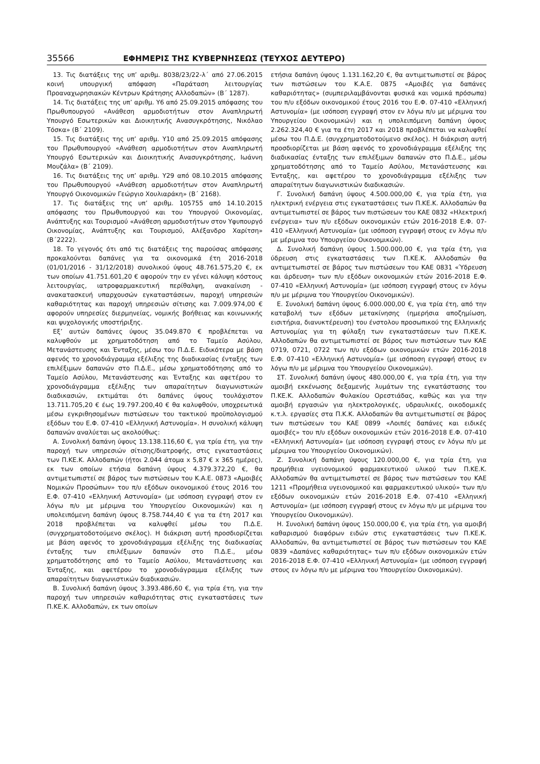35566 ΕΦΗΜΕΡΙΣ ΤΗΣ ΚΥΒΕΡΝΗΣΕΩΣ (ΤΕΥΧΟΣ ΔΕΥΤΕΡΟ)
13. Τις διατάξεις της υπ’ αριθμ. 8038/23/22-λ΄ από 27.06.2015 κοινή υπουργική απόφαση «Παράταση λειτουργίας Προαναχωρησιακών Κέντρων Κράτησης Αλλοδαπών» (Β΄ 1287).
14. Τις διατάξεις της υπ’ αριθμ. Υ6 από 25.09.2015 απόφασης του Πρωθυπουργού «Ανάθεση αρμοδιοτήτων στον Αναπληρωτή Υπουργό Εσωτερικών και Διοικητικής Ανασυγκρότησης, Νικόλαο Τόσκα» (Β΄ 2109).
15. Τις διατάξεις της υπ’ αριθμ. Υ10 από 25.09.2015 απόφασης του Πρωθυπουργού «Ανάθεση αρμοδιοτήτων στον Αναπληρωτή Υπουργό Εσωτερικών και Διοικητικής Ανασυγκρότησης, Ιωάννη Μουζάλα» (Β΄ 2109).
16. Τις διατάξεις της υπ’ αριθμ. Υ29 από 08.10.2015 απόφασης του Πρωθυπουργού «Ανάθεση αρμοδιοτήτων στον Αναπληρωτή Υπουργό Οικονομικών Γεώργιο Χουλιαράκη» (Β΄ 2168).
17. Τις διατάξεις της υπ’ αριθμ. 105755 από 14.10.2015 απόφασης του Πρωθυπουργού και του Υπουργού Οικονομίας, Ανάπτυξης και Τουρισμού «Ανάθεση αρμοδιοτήτων στον Υφυπουργό Οικονομίας, Ανάπτυξης και Τουρισμού, Αλέξανδρο Χαρίτση» (Β΄2222).
18. Το γεγονός ότι από τις διατάξεις της παρούσας απόφασης προκαλούνται δαπάνες για τα οικονομικά έτη 2016-2018 (01/01/2016 - 31/12/2018) συνολικού ύψους 48.761.575,20 €, εκ των οποίων 41.751.601,20 € αφορούν την εν γένει κάλυψη κόστους λειτουργίας, ιατροφαρμακευτική περίθαλψη, ανακαίνιση - ανακατασκευή υπαρχουσών εγκαταστάσεων, παροχή υπηρεσιών καθαριότητας και παροχή υπηρεσιών σίτισης και 7.009.974,00 € αφορούν υπηρεσίες διερμηνείας, νομικής βοήθειας και κοινωνικής και ψυχολογικής υποστήριξης.
Εξ’ αυτών δαπάνες ύψους 35.049.870 € προβλέπεται να καλυφθούν με χρηματοδότηση από το Ταμείο Ασύλου, Μετανάστευσης και Ένταξης, μέσω του Π.Δ.Ε. Ειδικότερα με βάση αφενός το χρονοδιάγραμμα εξέλιξης της διαδικασίας ένταξης των επιλέξιμων δαπανών στο Π.Δ.Ε., μέσω χρηματοδότησης από το Ταμείο Ασύλου, Μετανάστευσης και Ένταξης και αφετέρου το χρονοδιάγραμμα εξέλιξης των απαραίτητων διαγωνιστικών διαδικασιών, εκτιμάται ότι δαπάνες ύψους τουλάχιστον 13.711.705,20 € έως 19.797.200,40 € θα καλυφθούν, υποχρεωτικά μέσω εγκριθησομένων πιστώσεων του τακτικού προϋπολογισμού εξόδων του Ε.Φ. 07-410 «Ελληνική Αστυνομία». Η συνολική κάλυψη δαπανών αναλύεται ως ακολούθως:
Α. Συνολική δαπάνη ύψους 13.138.116,60 €, για τρία έτη, για την παροχή των υπηρεσιών σίτισης/διατροφής, στις εγκαταστάσεις των Π.ΚΕ.Κ. Αλλοδαπών (ήτοι 2.044 άτομα x 5,87 € x 365 ημέρες), εκ των οποίων ετήσια δαπάνη ύψους 4.379.372,20 €, θα αντιμετωπιστεί σε βάρος των πιστώσεων του Κ.Α.Ε. 0873 «Αμοιβές Νομικών Προσώπων» του π/υ εξόδων οικονομικού έτους 2016 του Ε.Φ. 07-410 «Ελληνική Αστυνομία» (με ισόποση εγγραφή στον εν λόγω π/υ με μέριμνα του Υπουργείου Οικονομικών) και η υπολειπόμενη δαπάνη ύψους 8.758.744,40 € για τα έτη 2017 και 2018 προβλέπεται να καλυφθεί μέσω του Π.Δ.Ε. (συγχρηματοδοτούμενο σκέλος). Η διάκριση αυτή προσδιορίζεται με βάση αφενός το χρονοδιάγραμμα εξέλιξης της διαδικασίας ένταξης των επιλέξιμων δαπανών στο Π.Δ.Ε., μέσω χρηματοδότησης από το Ταμείο Ασύλου, Μετανάστευσης και Ένταξης, και αφετέρου το χρονοδιάγραμμα εξέλιξης των απαραίτητων διαγωνιστικών διαδικασιών.
Β. Συνολική δαπάνη ύψους 3.393.486,60 €, για τρία έτη, για την παροχή των υπηρεσιών καθαριότητας στις εγκαταστάσεις των Π.ΚΕ.Κ. Αλλοδαπών, εκ των οποίων
ετήσια δαπάνη ύψους 1.131.162,20 €, θα αντιμετωπιστεί σε βάρος των πιστώσεων του Κ.Α.Ε. 0875 «Αμοιβές για δαπάνες καθαριότητας» (συμπεριλαμβάνονται φυσικά και νομικά πρόσωπα) του π/υ εξόδων οικονομικού έτους 2016 του Ε.Φ. 07-410 «Ελληνική Αστυνομία» (με ισόποση εγγραφή στον εν λόγω π/υ με μέριμνα του Υπουργείου Οικονομικών) και η υπολειπόμενη δαπάνη ύψους 2.262.324,40 € για τα έτη 2017 και 2018 προβλέπεται να καλυφθεί μέσω του Π.Δ.Ε. (συγχρηματοδοτούμενο σκέλος). Η διάκριση αυτή προσδιορίζεται με βάση αφενός το χρονοδιάγραμμα εξέλιξης της διαδικασίας ένταξης των επιλέξιμων δαπανών στο Π.Δ.Ε., μέσω χρηματοδότησης από το Ταμείο Ασύλου, Μετανάστευσης και Ένταξης, και αφετέρου το χρονοδιάγραμμα εξέλιξης των απαραίτητων διαγωνιστικών διαδικασιών.
Γ. Συνολική δαπάνη ύψους 4.500.000,00 €, για τρία έτη, για ηλεκτρική ενέργεια στις εγκαταστάσεις των Π.ΚΕ.Κ. Αλλοδαπών θα αντιμετωπιστεί σε βάρος των πιστώσεων του ΚΑΕ 0832 «Ηλεκτρική ενέργεια» των π/υ εξόδων οικονομικών ετών 2016-2018 Ε.Φ. 07-410 «Ελληνική Αστυνομία» (με ισόποση εγγραφή στους εν λόγω π/υ με μέριμνα του Υπουργείου Οικονομικών).
Δ. Συνολική δαπάνη ύψους 1.500.000,00 €, για τρία έτη, για ύδρευση στις εγκαταστάσεις των Π.ΚΕ.Κ. Αλλοδαπών θα αντιμετωπιστεί σε βάρος των πιστώσεων του ΚΑΕ 0831 «Ύδρευση και άρδευση» των π/υ εξόδων οικονομικών ετών 2016-2018 Ε.Φ. 07-410 «Ελληνική Αστυνομία» (με ισόποση εγγραφή στους εν λόγω π/υ με μέριμνα του Υπουργείου Οικονομικών).
Ε. Συνολική δαπάνη ύψους 6.000.000,00 €, για τρία έτη, από την καταβολή των εξόδων μετακίνησης (ημερήσια αποζημίωση, εισιτήρια, διανυκτέρευση) του ένστολου προσωπικού της Ελληνικής Αστυνομίας για τη φύλαξη των εγκαταστάσεων των Π.ΚΕ.Κ. Αλλοδαπών θα αντιμετωπιστεί σε βάρος των πιστώσεων των ΚΑΕ 0719, 0721, 0722 των π/υ εξόδων οικονομικών ετών 2016-2018 Ε.Φ. 07-410 «Ελληνική Αστυνομία» (με ισόποση εγγραφή στους εν λόγω π/υ με μέριμνα του Υπουργείου Οικονομικών).
ΣΤ. Συνολική δαπάνη ύψους 480.000,00 €, για τρία έτη, για την αμοιβή εκκένωσης δεξαμενής λυμάτων της εγκατάστασης του Π.ΚΕ.Κ. Αλλοδαπών Φυλακίου Ορεστιάδας, καθώς και για την αμοιβή εργασιών για ηλεκτρολογικές, υδραυλικές, οικοδομικές κ.τ.λ. εργασίες στα Π.Κ.Κ. Αλλοδαπών θα αντιμετωπιστεί σε βάρος των πιστώσεων του ΚΑΕ 0899 «Λοιπές δαπάνες και ειδικές αμοιβές» του π/υ εξόδων οικονομικών ετών 2016-2018 Ε.Φ. 07-410 «Ελληνική Αστυνομία» (με ισόποση εγγραφή στους εν λόγω π/υ με μέριμνα του Υπουργείου Οικονομικών).
Ζ. Συνολική δαπάνη ύψους 120.000,00 €, για τρία έτη, για προμήθεια υγειονομικού φαρμακευτικού υλικού των Π.ΚΕ.Κ. Αλλοδαπών θα αντιμετωπιστεί σε βάρος των πιστώσεων του ΚΑΕ 1211 «Προμήθεια υγειονομικού και φαρμακευτικού υλικού» των π/υ εξόδων οικονομικών ετών 2016-2018 Ε.Φ. 07-410 «Ελληνική Αστυνομία» (με ισόποση εγγραφή στους εν λόγω π/υ με μέριμνα του Υπουργείου Οικονομικών).
Η. Συνολική δαπάνη ύψους 150.000,00 €, για τρία έτη, για αμοιβή καθαρισμού διαφόρων ειδών στις εγκαταστάσεις των Π.ΚΕ.Κ. Αλλοδαπών, θα αντιμετωπιστεί σε βάρος των πιστώσεων του ΚΑΕ 0839 «Δαπάνες καθαριότητας» των π/υ εξόδων οικονομικών ετών 2016-2018 Ε.Φ. 07-410 «Ελληνική Αστυνομία» (με ισόποση εγγραφή στους εν λόγω π/υ με μέριμνα του Υπουργείου Οικονομικών).